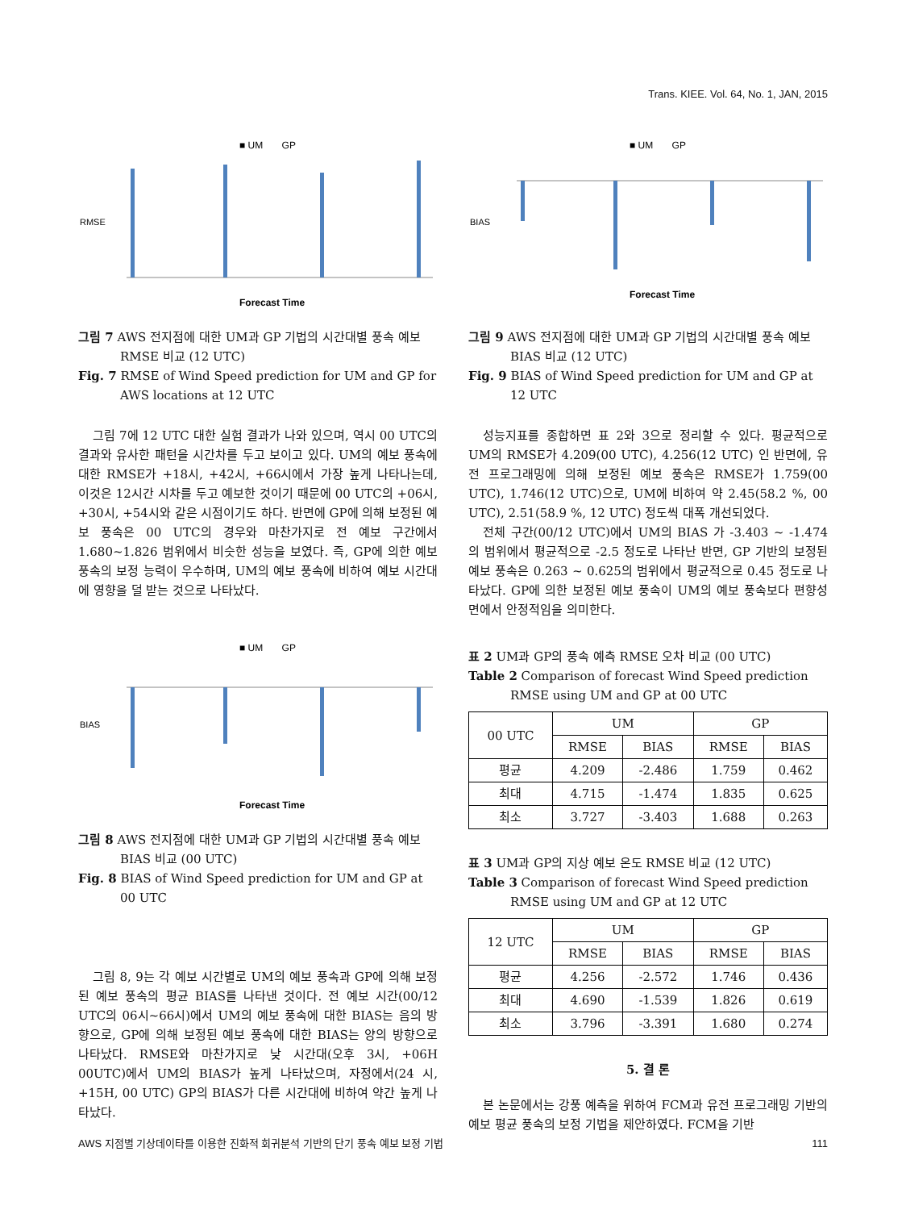Trans. KIEE. Vol. 64, No. 1, JAN, 2015
■ UM GP
RMSE
Forecast Time
그림 7 AWS 전지점에 대한 UM과 GP 기법의 시간대별 풍속 예보 RMSE 비교 (12 UTC)
Fig. 7 RMSE of Wind Speed prediction for UM and GP for AWS locations at 12 UTC
그림 7에 12 UTC 대한 실험 결과가 나와 있으며, 역시 00 UTC의 결과와 유사한 패턴을 시간차를 두고 보이고 있다. UM의 예보 풍속에 대한 RMSE가 +18시, +42시, +66시에서 가장 높게 나타나는데, 이것은 12시간 시차를 두고 예보한 것이기 때문에 00 UTC의 +06시, +30시, +54시와 같은 시점이기도 하다. 반면에 GP에 의해 보정된 예보 풍속은 00 UTC의 경우와 마찬가지로 전 예보 구간에서 1.680~1.826 범위에서 비슷한 성능을 보였다. 즉, GP에 의한 예보 풍속의 보정 능력이 우수하며, UM의 예보 풍속에 비하여 예보 시간대에 영향을 덜 받는 것으로 나타났다.
■ UM GP
BIAS
Forecast Time
그림 8 AWS 전지점에 대한 UM과 GP 기법의 시간대별 풍속 예보 BIAS 비교 (00 UTC)
Fig. 8 BIAS of Wind Speed prediction for UM and GP at 00 UTC
그림 8, 9는 각 예보 시간별로 UM의 예보 풍속과 GP에 의해 보정된 예보 풍속의 평균 BIAS를 나타낸 것이다. 전 예보 시간(00/12 UTC의 06시~66시)에서 UM의 예보 풍속에 대한 BIAS는 음의 방향으로, GP에 의해 보정된 예보 풍속에 대한 BIAS는 양의 방향으로 나타났다. RMSE와 마찬가지로 낮 시간대(오후 3시, +06H 00UTC)에서 UM의 BIAS가 높게 나타났으며, 자정에서(24 시, +15H, 00 UTC) GP의 BIAS가 다른 시간대에 비하여 약간 높게 나타났다.
■ UM GP
BIAS
Forecast Time
그림 9 AWS 전지점에 대한 UM과 GP 기법의 시간대별 풍속 예보 BIAS 비교 (12 UTC)
Fig. 9 BIAS of Wind Speed prediction for UM and GP at 12 UTC
성능지표를 종합하면 표 2와 3으로 정리할 수 있다. 평균적으로 UM의 RMSE가 4.209(00 UTC), 4.256(12 UTC) 인 반면에, 유전 프로그래밍에 의해 보정된 예보 풍속은 RMSE가 1.759(00 UTC), 1.746(12 UTC)으로, UM에 비하여 약 2.45(58.2 %, 00 UTC), 2.51(58.9 %, 12 UTC) 정도씩 대폭 개선되었다.
전체 구간(00/12 UTC)에서 UM의 BIAS 가 -3.403 ~ -1.474 의 범위에서 평균적으로 -2.5 정도로 나타난 반면, GP 기반의 보정된 예보 풍속은 0.263 ~ 0.625의 범위에서 평균적으로 0.45 정도로 나타났다. GP에 의한 보정된 예보 풍속이 UM의 예보 풍속보다 편향성면에서 안정적임을 의미한다.
표 2 UM과 GP의 풍속 예측 RMSE 오차 비교 (00 UTC)
Table 2 Comparison of forecast Wind Speed prediction RMSE using UM and GP at 00 UTC
| 00 UTC | UM | | GP | |
| --- | --- | --- | --- | --- |
| | RMSE | BIAS | RMSE | BIAS |
| 평균 | 4.209 | -2.486 | 1.759 | 0.462 |
| 최대 | 4.715 | -1.474 | 1.835 | 0.625 |
| 최소 | 3.727 | -3.403 | 1.688 | 0.263 |
표 3 UM과 GP의 지상 예보 온도 RMSE 비교 (12 UTC)
Table 3 Comparison of forecast Wind Speed prediction RMSE using UM and GP at 12 UTC
| 12 UTC | UM | | GP | |
| --- | --- | --- | --- | --- |
| | RMSE | BIAS | RMSE | BIAS |
| 평균 | 4.256 | -2.572 | 1.746 | 0.436 |
| 최대 | 4.690 | -1.539 | 1.826 | 0.619 |
| 최소 | 3.796 | -3.391 | 1.680 | 0.274 |
5. 결 론
본 논문에서는 강풍 예측을 위하여 FCM과 유전 프로그래밍 기반의 예보 평균 풍속의 보정 기법을 제안하였다. FCM을 기반
AWS 지점별 기상데이타를 이용한 진화적 회귀분석 기반의 단기 풍속 예보 보정 기법 111